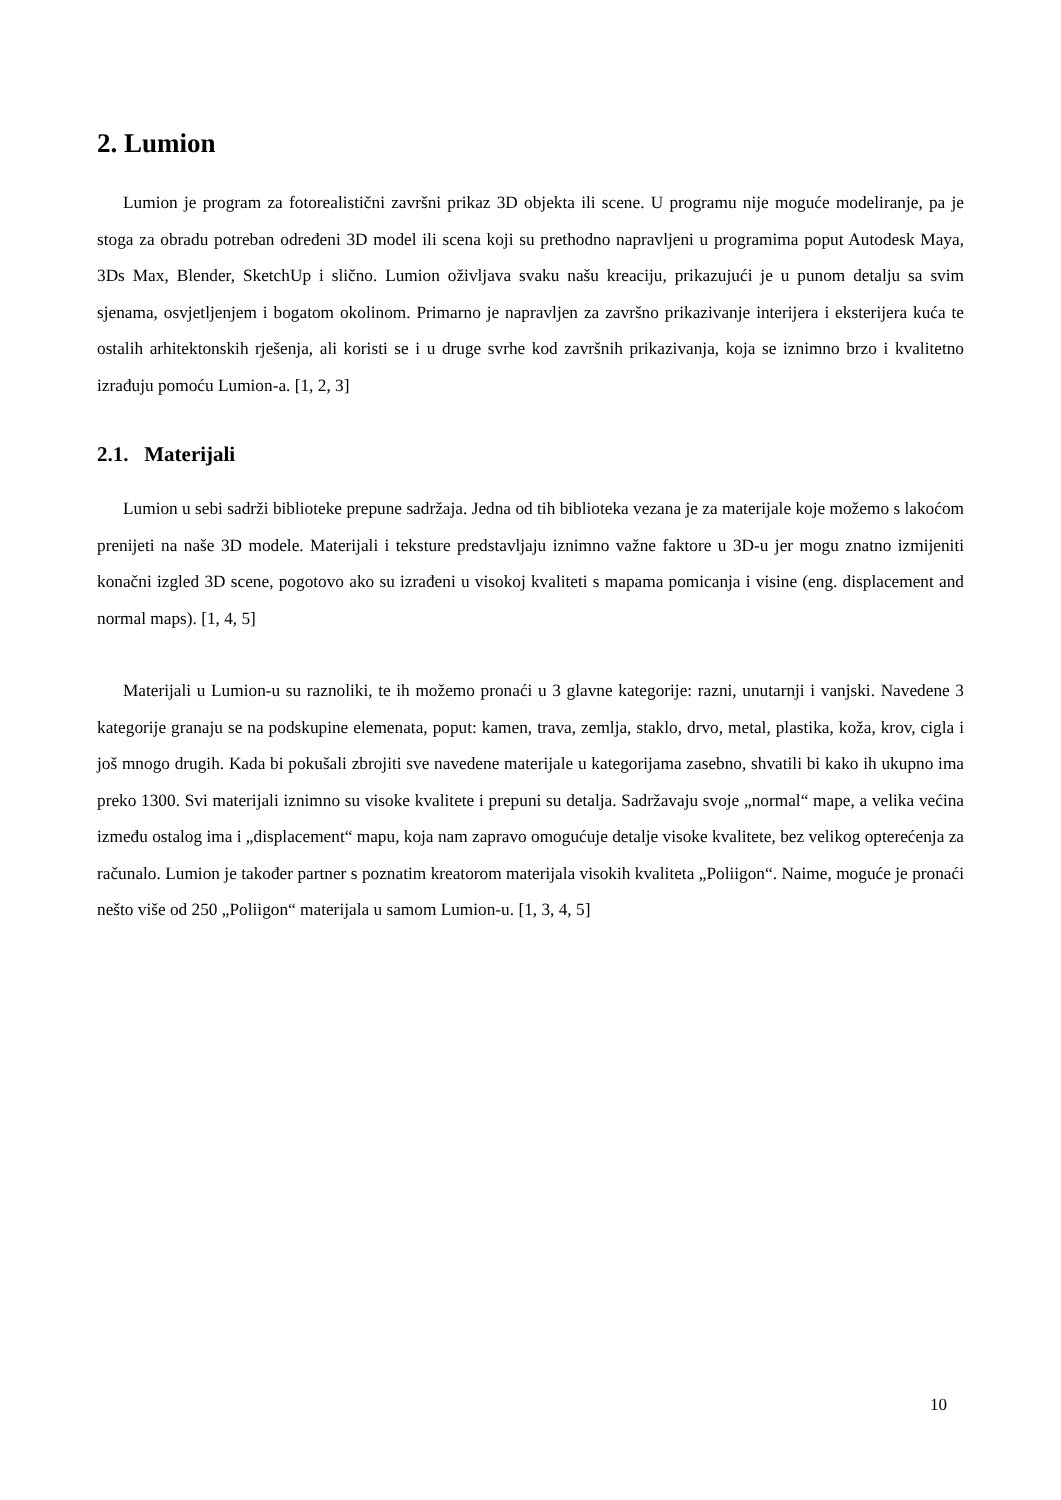2. Lumion
Lumion je program za fotorealistični završni prikaz 3D objekta ili scene. U programu nije moguće modeliranje, pa je stoga za obradu potreban određeni 3D model ili scena koji su prethodno napravljeni u programima poput Autodesk Maya, 3Ds Max, Blender, SketchUp i slično. Lumion oživljava svaku našu kreaciju, prikazujući je u punom detalju sa svim sjenama, osvjetljenjem i bogatom okolinom. Primarno je napravljen za završno prikazivanje interijera i eksterijera kuća te ostalih arhitektonskih rješenja, ali koristi se i u druge svrhe kod završnih prikazivanja, koja se iznimno brzo i kvalitetno izrađuju pomoću Lumion-a. [1, 2, 3]
2.1. Materijali
Lumion u sebi sadrži biblioteke prepune sadržaja. Jedna od tih biblioteka vezana je za materijale koje možemo s lakoćom prenijeti na naše 3D modele. Materijali i teksture predstavljaju iznimno važne faktore u 3D-u jer mogu znatno izmijeniti konačni izgled 3D scene, pogotovo ako su izrađeni u visokoj kvaliteti s mapama pomicanja i visine (eng. displacement and normal maps). [1, 4, 5]
Materijali u Lumion-u su raznoliki, te ih možemo pronaći u 3 glavne kategorije: razni, unutarnji i vanjski. Navedene 3 kategorije granaju se na podskupine elemenata, poput: kamen, trava, zemlja, staklo, drvo, metal, plastika, koža, krov, cigla i još mnogo drugih. Kada bi pokušali zbrojiti sve navedene materijale u kategorijama zasebno, shvatili bi kako ih ukupno ima preko 1300. Svi materijali iznimno su visoke kvalitete i prepuni su detalja. Sadržavaju svoje „normal“ mape, a velika većina između ostalog ima i „displacement“ mapu, koja nam zapravo omogućuje detalje visoke kvalitete, bez velikog opterećenja za računalo. Lumion je također partner s poznatim kreatorom materijala visokih kvaliteta „Poliigon“. Naime, moguće je pronaći nešto više od 250 „Poliigon“ materijala u samom Lumion-u. [1, 3, 4, 5]
10